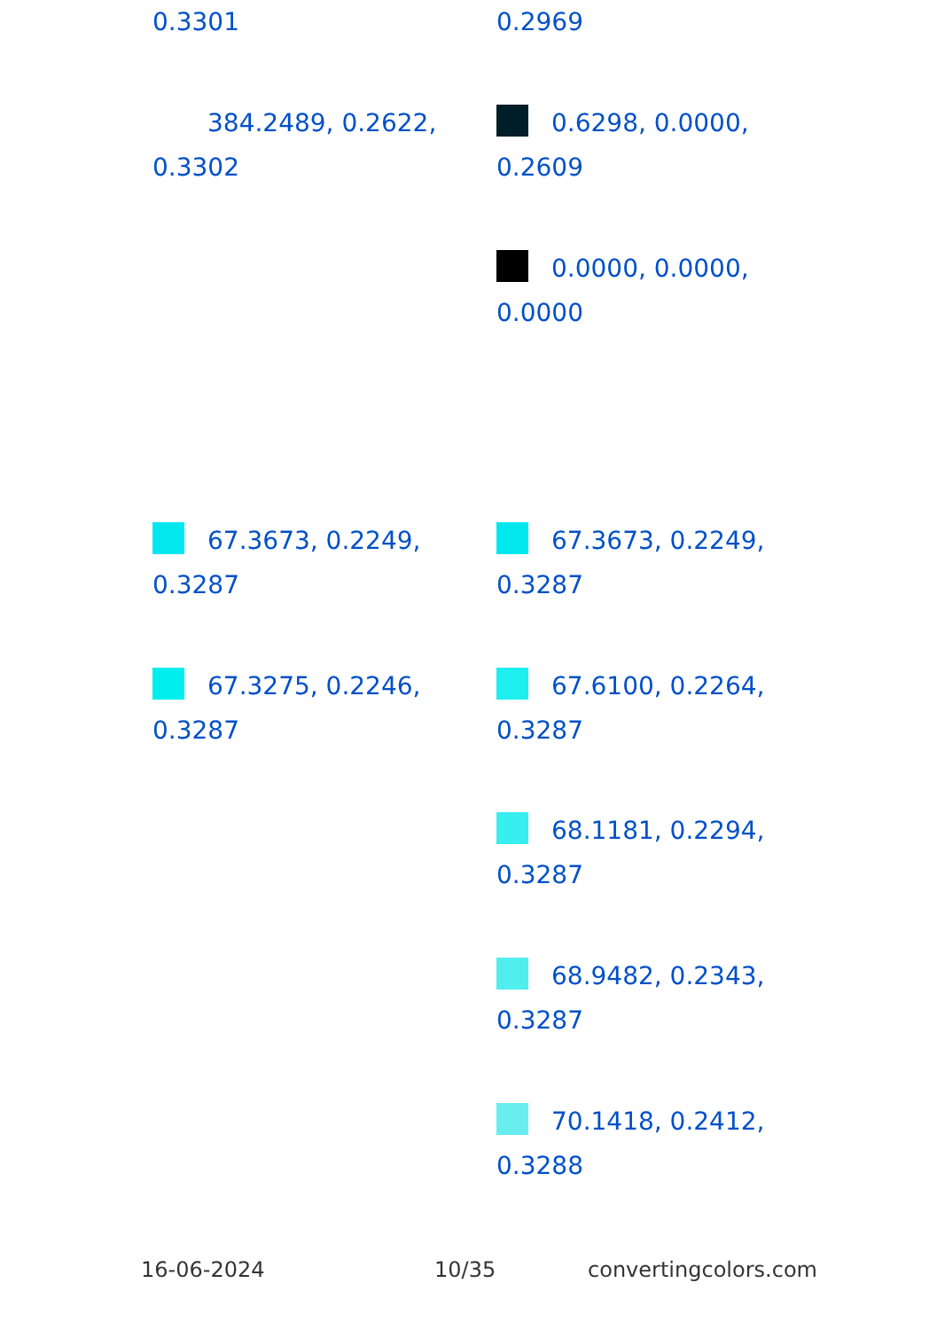0.3301 0.2969
384.2489, 0.2622, 0.3302
0.6298, 0.0000, 0.2609
0.0000, 0.0000, 0.0000
67.3673, 0.2249, 0.3287
67.3673, 0.2249, 0.3287
67.3275, 0.2246, 0.3287
67.6100, 0.2264, 0.3287
68.1181, 0.2294, 0.3287
68.9482, 0.2343, 0.3287
70.1418, 0.2412, 0.3288
16-06-2024 10/35 convertingcolors.com